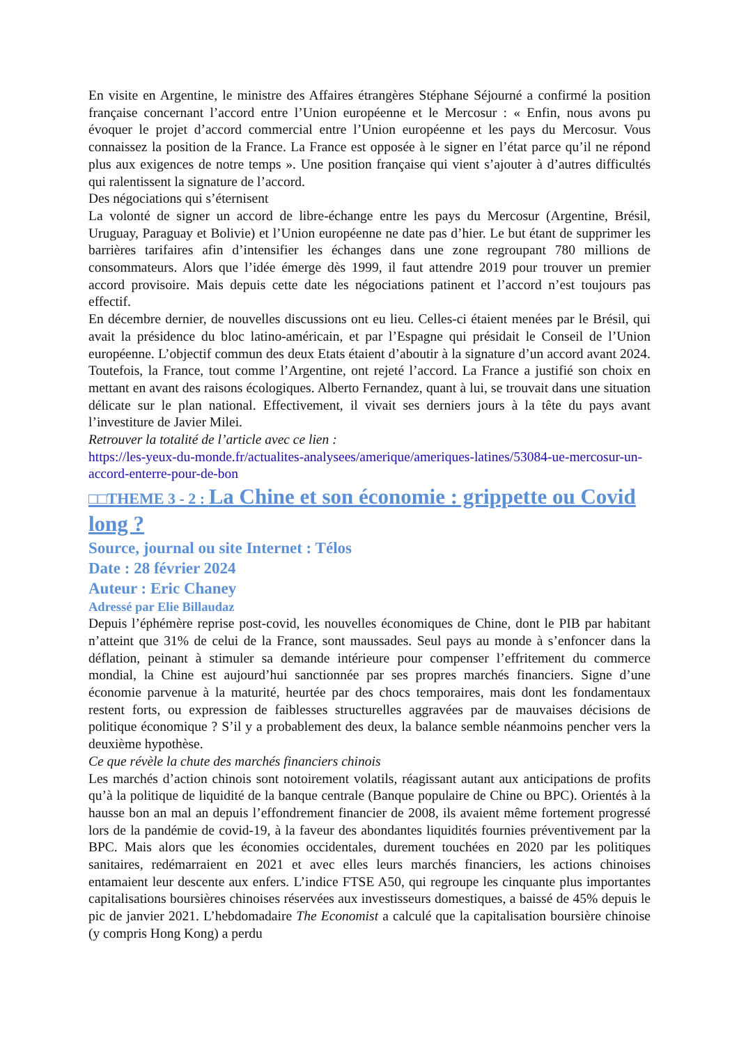En visite en Argentine, le ministre des Affaires étrangères Stéphane Séjourné a confirmé la position française concernant l’accord entre l’Union européenne et le Mercosur : « Enfin, nous avons pu évoquer le projet d’accord commercial entre l’Union européenne et les pays du Mercosur. Vous connaissez la position de la France. La France est opposée à le signer en l’état parce qu’il ne répond plus aux exigences de notre temps ». Une position française qui vient s’ajouter à d’autres difficultés qui ralentissent la signature de l’accord.
Des négociations qui s’éternisent
La volonté de signer un accord de libre-échange entre les pays du Mercosur (Argentine, Brésil, Uruguay, Paraguay et Bolivie) et l’Union européenne ne date pas d’hier. Le but étant de supprimer les barrières tarifaires afin d’intensifier les échanges dans une zone regroupant 780 millions de consommateurs. Alors que l’idée émerge dès 1999, il faut attendre 2019 pour trouver un premier accord provisoire. Mais depuis cette date les négociations patinent et l’accord n’est toujours pas effectif.
En décembre dernier, de nouvelles discussions ont eu lieu. Celles-ci étaient menées par le Brésil, qui avait la présidence du bloc latino-américain, et par l’Espagne qui présidait le Conseil de l’Union européenne. L’objectif commun des deux Etats étaient d’aboutir à la signature d’un accord avant 2024. Toutefois, la France, tout comme l’Argentine, ont rejeté l’accord. La France a justifié son choix en mettant en avant des raisons écologiques. Alberto Fernandez, quant à lui, se trouvait dans une situation délicate sur le plan national. Effectivement, il vivait ses derniers jours à la tête du pays avant l’investiture de Javier Milei.
Retrouver la totalité de l’article avec ce lien :
https://les-yeux-du-monde.fr/actualites-analysees/amerique/ameriques-latines/53084-ue-mercosur-un-accord-enterre-pour-de-bon
□□THEME 3 - 2 : La Chine et son économie : grippette ou Covid long ?
Source, journal ou site Internet : Télos
Date : 28 février 2024
Auteur : Eric Chaney
Adressé par Elie Billaudaz
Depuis l’éphémère reprise post-covid, les nouvelles économiques de Chine, dont le PIB par habitant n’atteint que 31% de celui de la France, sont maussades. Seul pays au monde à s’enfoncer dans la déflation, peinant à stimuler sa demande intérieure pour compenser l’effritement du commerce mondial, la Chine est aujourd’hui sanctionnée par ses propres marchés financiers. Signe d’une économie parvenue à la maturité, heurtée par des chocs temporaires, mais dont les fondamentaux restent forts, ou expression de faiblesses structurelles aggravées par de mauvaises décisions de politique économique ? S’il y a probablement des deux, la balance semble néanmoins pencher vers la deuxième hypothèse.
Ce que révèle la chute des marchés financiers chinois
Les marchés d’action chinois sont notoirement volatils, réagissant autant aux anticipations de profits qu’à la politique de liquidité de la banque centrale (Banque populaire de Chine ou BPC). Orientés à la hausse bon an mal an depuis l’effondrement financier de 2008, ils avaient même fortement progressé lors de la pandémie de covid-19, à la faveur des abondantes liquidités fournies préventivement par la BPC. Mais alors que les économies occidentales, durement touchées en 2020 par les politiques sanitaires, redémarraient en 2021 et avec elles leurs marchés financiers, les actions chinoises entamaient leur descente aux enfers. L’indice FTSE A50, qui regroupe les cinquante plus importantes capitalisations boursières chinoises réservées aux investisseurs domestiques, a baissé de 45% depuis le pic de janvier 2021. L’hebdomadaire The Economist a calculé que la capitalisation boursière chinoise (y compris Hong Kong) a perdu